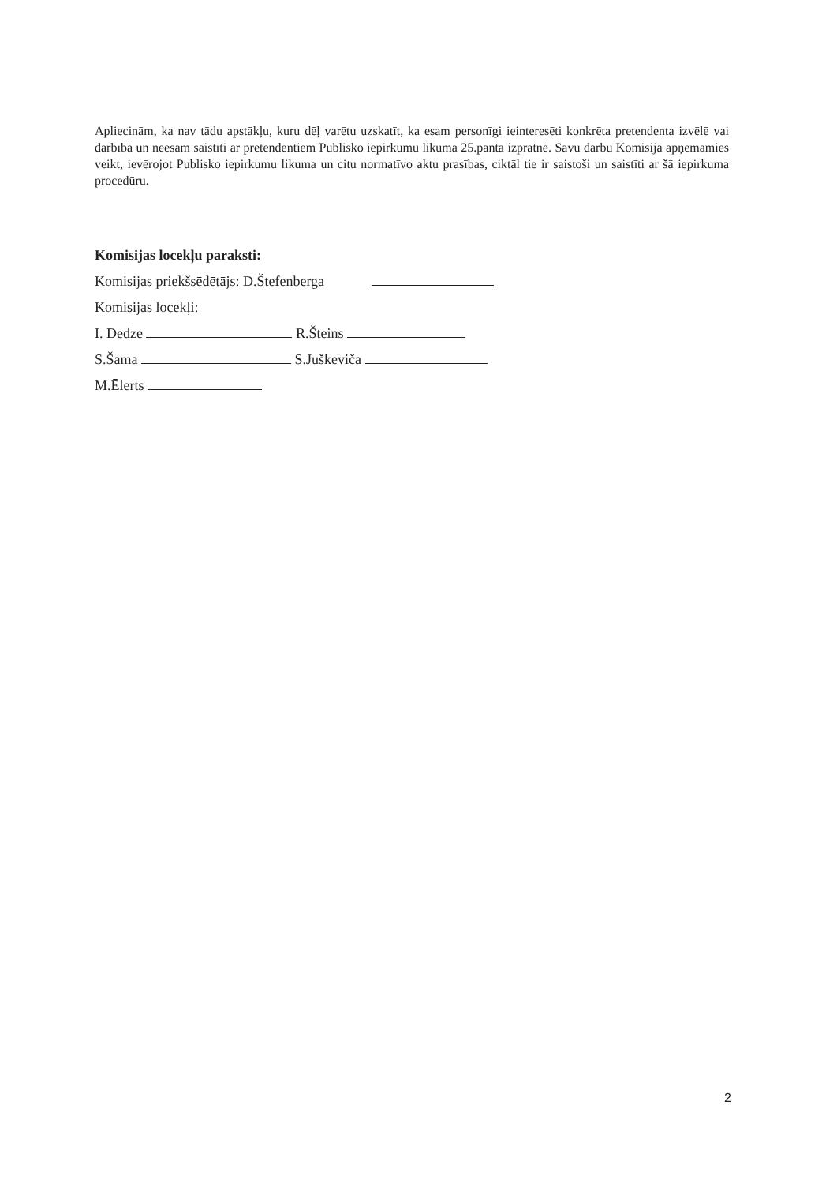Apliecinām, ka nav tādu apstākļu, kuru dēļ varētu uzskatīt, ka esam personīgi ieinteresēti konkrēta pretendenta izvēlē vai darbībā un neesam saistīti ar pretendentiem Publisko iepirkumu likuma 25.panta izpratnē. Savu darbu Komisijā apņemamies veikt, ievērojot Publisko iepirkumu likuma un citu normatīvo aktu prasības, ciktāl tie ir saistoši un saistīti ar šā iepirkuma procedūru.
Komisijas locekļu paraksti:
Komisijas priekšsēdētājs: D.Štefenberga
Komisijas locekļi:
I. Dedze R.Šteins
S.Šama S.Juškeviča
M.Ēlerts
2